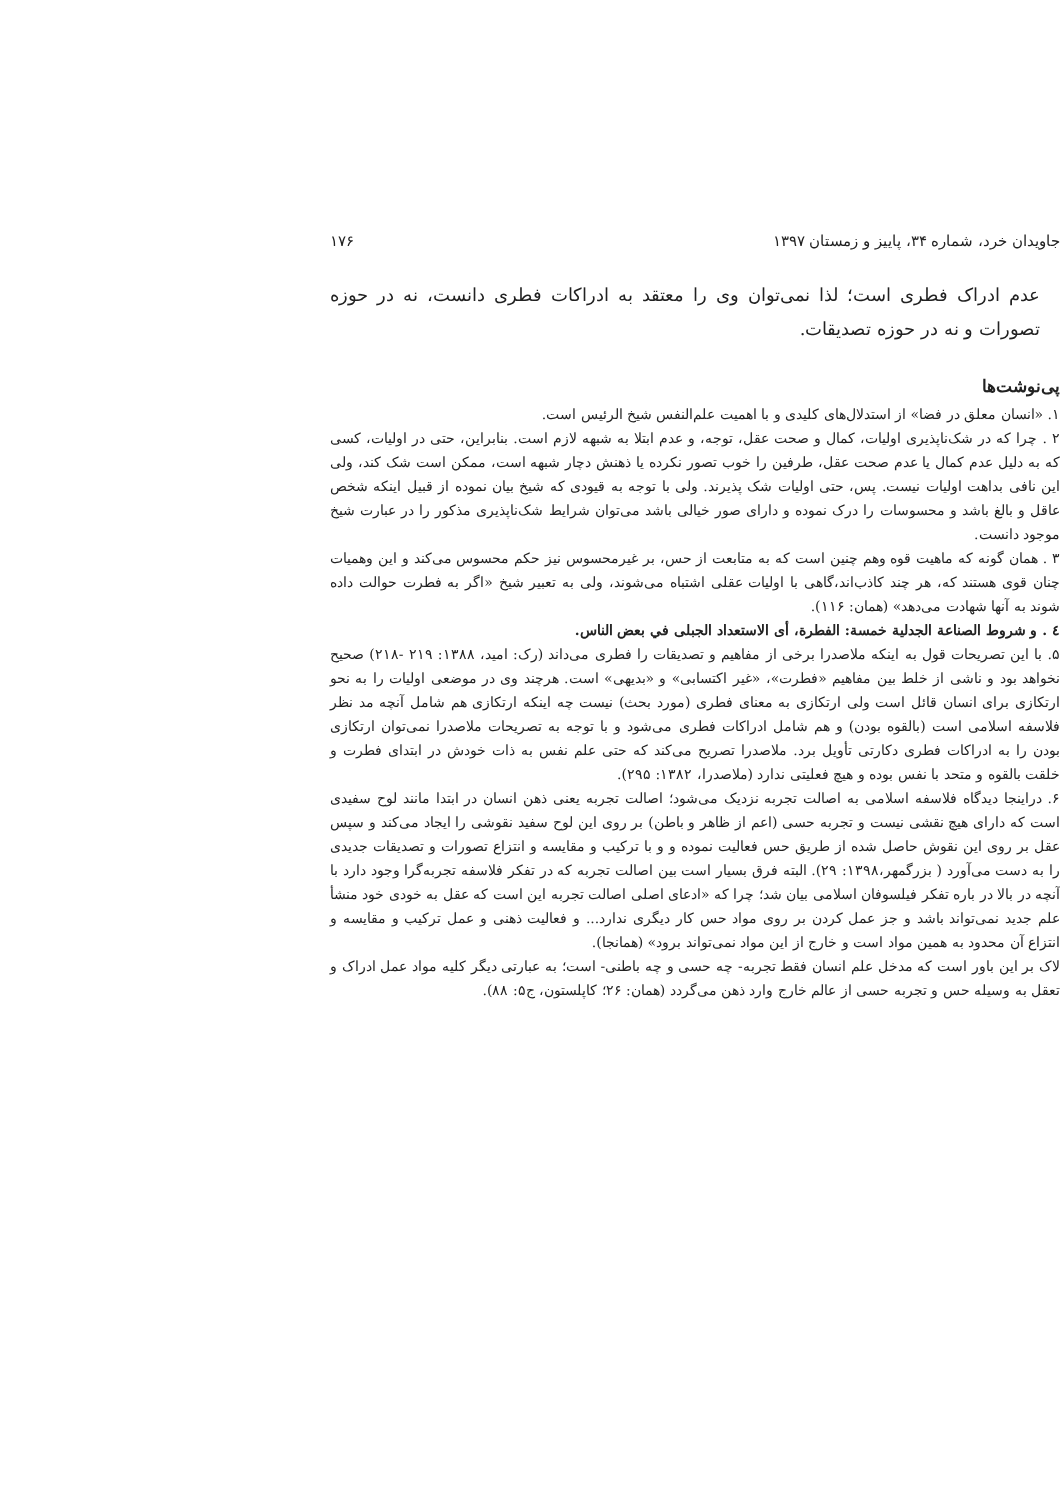جاویدان خرد، شماره ۳۴، پاییز و زمستان ۱۳۹۷ ۱۷۶
عدم ادراک فطری است؛ لذا نمی‌توان وی را معتقد به ادراکات فطری دانست، نه در حوزه تصورات و نه در حوزه تصدیقات.
پی‌نوشت‌ها
۱. «انسان معلق در فضا» از استدلال‌های کلیدی و با اهمیت علم‌النفس شیخ الرئیس است.
۲ . چرا که در شک‌ناپذیری اولیات، کمال و صحت عقل، توجه، و عدم ابتلا به شبهه لازم است. بنابراین، حتی در اولیات، کسی که به دلیل عدم کمال یا عدم صحت عقل، طرفین را خوب تصور نکرده یا ذهنش دچار شبهه است، ممکن است شک کند، ولی این نافی بداهت اولیات نیست. پس، حتی اولیات شک پذیرند. ولی با توجه به قیودی که شیخ بیان نموده از قبیل اینکه شخص عاقل و بالغ باشد و محسوسات را درک نموده و دارای صور خیالی باشد می‌توان شرایط شک‌ناپذیری مذکور را در عبارت شیخ موجود دانست.
۳ . همان گونه که ماهیت قوه وهم چنین است که به متابعت از حس، بر غیرمحسوس نیز حکم محسوس می‌کند و این وهمیات چنان قوی هستند که، هر چند کاذب‌اند،گاهی با اولیات عقلی اشتباه می‌شوند، ولی به تعبیر شیخ «اگر به فطرت حوالت داده شوند به آنها شهادت می‌دهد» (همان: ۱۱۶).
٤ . و شروط الصناعة الجدلية خمسة: الفطرة، أی الاستعداد الجبلی في بعض الناس.
۵. با این تصریحات قول به اینکه ملاصدرا برخی از مفاهیم و تصدیقات را فطری می‌داند (رک: امید، ۱۳۸۸: ۲۱۹ -۲۱۸) صحیح نخواهد بود و ناشی از خلط بین مفاهیم «فطرت»، «غیر اکتسابی» و «بدیهی» است. هرچند وی در موضعی اولیات را به نحو ارتکازی برای انسان قائل است ولی ارتکازی به معنای فطری (مورد بحث) نیست چه اینکه ارتکازی هم شامل آنچه مد نظر فلاسفه اسلامی است (بالقوه بودن) و هم شامل ادراکات فطری می‌شود و با توجه به تصریحات ملاصدرا نمی‌توان ارتکازی بودن را به ادراکات فطری دکارتی تأویل برد. ملاصدرا تصریح می‌کند که حتی علم نفس به ذات خودش در ابتدای فطرت و خلقت بالقوه و متحد با نفس بوده و هیچ فعلیتی ندارد (ملاصدرا، ۱۳۸۲: ۲۹۵).
۶. دراینجا دیدگاه فلاسفه اسلامی به اصالت تجربه نزدیک می‌شود؛ اصالت تجربه یعنی ذهن انسان در ابتدا مانند لوح سفیدی است که دارای هیچ نقشی نیست و تجربه حسی (اعم از ظاهر و باطن) بر روی این لوح سفید نقوشی را ایجاد می‌کند و سپس عقل بر روی این نقوش حاصل شده از طریق حس فعالیت نموده و و با ترکیب و مقایسه و انتزاع تصورات و تصدیقات جدیدی را به دست می‌آورد ( بزرگمهر،۱۳۹۸: ۲۹). البته فرق بسیار است بین اصالت تجربه که در تفکر فلاسفه تجربه‌گرا وجود دارد با آنچه در بالا در باره تفکر فیلسوفان اسلامی بیان شد؛ چرا که «ادعای اصلی اصالت تجربه این است که عقل به خودی خود منشأ علم جدید نمی‌تواند باشد و جز عمل کردن بر روی مواد حس کار دیگری ندارد... و فعالیت ذهنی و عمل ترکیب و مقایسه و انتزاع آن محدود به همین مواد است و خارج از این مواد نمی‌تواند برود» (همانجا).
لاک بر این باور است که مدخل علم انسان فقط تجربه- چه حسی و چه باطنی- است؛ به عبارتی دیگر کلیه مواد عمل ادراک و تعقل به وسیله حس و تجربه حسی از عالم خارج وارد ذهن می‌گردد (همان: ۲۶؛ کاپلستون، ج۵: ۸۸).